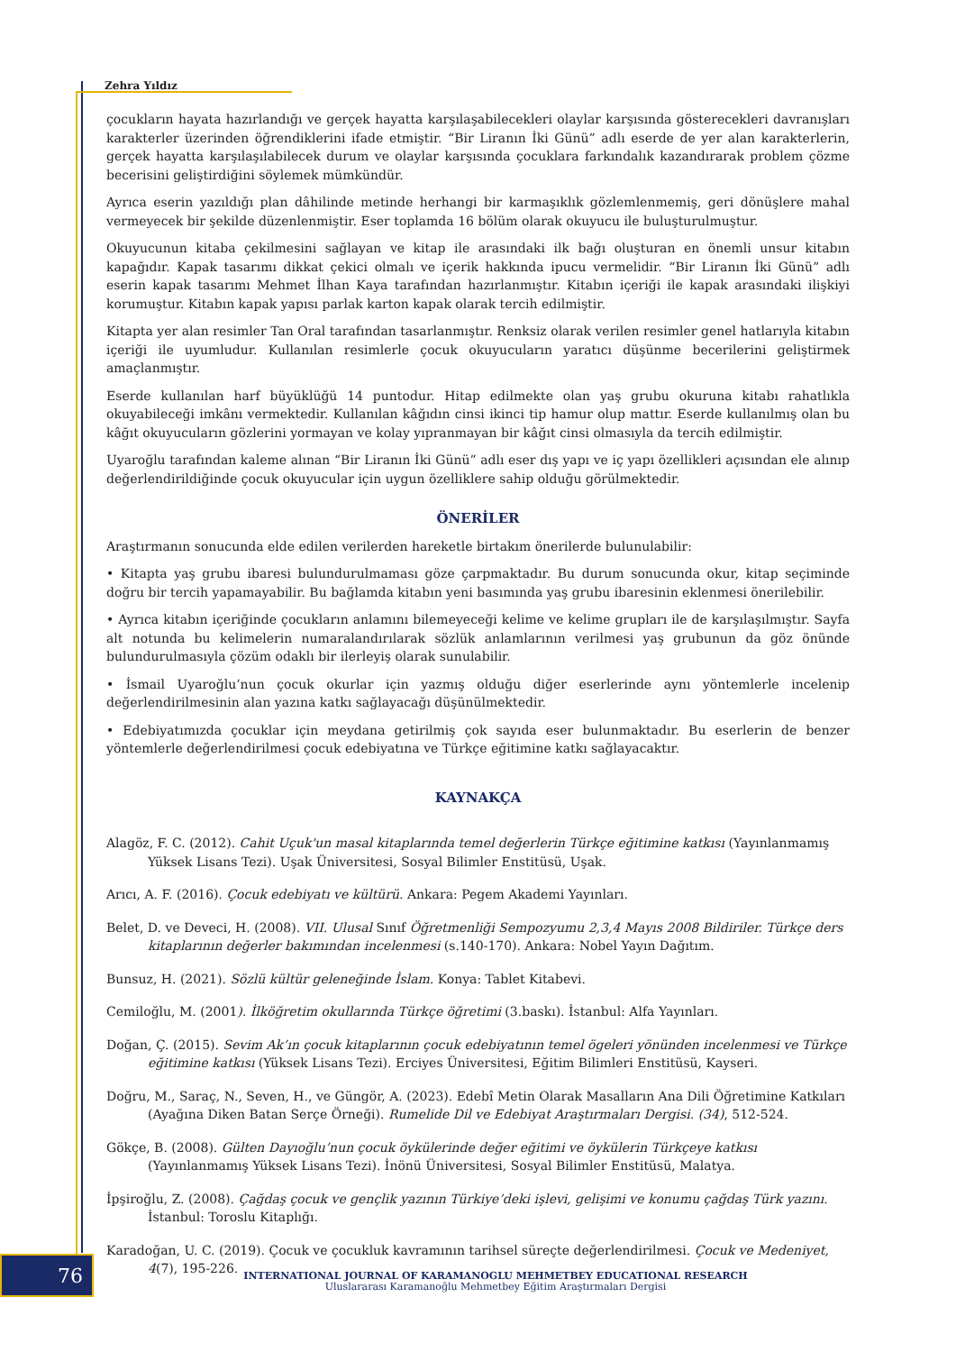Zehra Yıldız
çocukların hayata hazırlandığı ve gerçek hayatta karşılaşabilecekleri olaylar karşısında gösterecekleri davranışları karakterler üzerinden öğrendiklerini ifade etmiştir. “Bir Liranın İki Günü” adlı eserde de yer alan karakterlerin, gerçek hayatta karşılaşılabilecek durum ve olaylar karşısında çocuklara farkındalık kazandırarak problem çözme becerisini geliştirdiğini söylemek mümkündür.
Ayrıca eserin yazıldığı plan dâhilinde metinde herhangi bir karmaşıklık gözlemlenmemiş, geri dönüşlere mahal vermeyecek bir şekilde düzenlenmiştir. Eser toplamda 16 bölüm olarak okuyucu ile buluşturulmuştur.
Okuyucunun kitaba çekilmesini sağlayan ve kitap ile arasındaki ilk bağı oluşturan en önemli unsur kitabın kapağıdır. Kapak tasarımı dikkat çekici olmalı ve içerik hakkında ipucu vermelidir. “Bir Liranın İki Günü” adlı eserin kapak tasarımı Mehmet İlhan Kaya tarafından hazırlanmıştır. Kitabın içeriği ile kapak arasındaki ilişkiyi korumuştur. Kitabın kapak yapısı parlak karton kapak olarak tercih edilmiştir.
Kitapta yer alan resimler Tan Oral tarafından tasarlanmıştır. Renksiz olarak verilen resimler genel hatlarıyla kitabın içeriği ile uyumludur. Kullanılan resimlerle çocuk okuyucuların yaratıcı düşünme becerilerini geliştirmek amaçlanmıştır.
Eserde kullanılan harf büyüklüğü 14 puntodur. Hitap edilmekte olan yaş grubu okuruna kitabı rahatlıkla okuyabileceği imkânı vermektedir. Kullanılan kâğıdın cinsi ikinci tip hamur olup mattır. Eserde kullanılmış olan bu kâğıt okuyucuların gözlerini yormayan ve kolay yıpranmayan bir kâğıt cinsi olmasıyla da tercih edilmiştir.
Uyaroğlu tarafından kaleme alınan “Bir Liranın İki Günü” adlı eser dış yapı ve iç yapı özellikleri açısından ele alınıp değerlendirildiğinde çocuk okuyucular için uygun özelliklere sahip olduğu görülmektedir.
ÖNERİLER
Araştırmanın sonucunda elde edilen verilerden hareketle birtakım önerilerde bulunulabilir:
• Kitapta yaş grubu ibaresi bulundurulmaması göze çarpmaktadır. Bu durum sonucunda okur, kitap seçiminde doğru bir tercih yapamayabilir. Bu bağlamda kitabın yeni basımında yaş grubu ibaresinin eklenmesi önerilebilir.
• Ayrıca kitabın içeriğinde çocukların anlamını bilemeyeceği kelime ve kelime grupları ile de karşılaşılmıştır. Sayfa alt notunda bu kelimelerin numaralandırılarak sözlük anlamlarının verilmesi yaş grubunun da göz önünde bulundurulmasıyla çözüm odaklı bir ilerleyiş olarak sunulabilir.
• İsmail Uyaroğlu’nun çocuk okurlar için yazmış olduğu diğer eserlerinde aynı yöntemlerle incelenip değerlendirilmesinin alan yazına katkı sağlayacağı düşünülmektedir.
• Edebiyatımızda çocuklar için meydana getirilmiş çok sayıda eser bulunmaktadır. Bu eserlerin de benzer yöntemlerle değerlendirilmesi çocuk edebiyatına ve Türkçe eğitimine katkı sağlayacaktır.
KAYNAKÇA
Alagöz, F. C. (2012). Cahit Uçuk'un masal kitaplarında temel değerlerin Türkçe eğitimine katkısı (Yayınlanmamış Yüksek Lisans Tezi). Uşak Üniversitesi, Sosyal Bilimler Enstitüsü, Uşak.
Arıcı, A. F. (2016). Çocuk edebiyatı ve kültürü. Ankara: Pegem Akademi Yayınları.
Belet, D. ve Deveci, H. (2008). VII. Ulusal Sınıf Öğretmenliği Sempozyumu 2,3,4 Mayıs 2008 Bildiriler. Türkçe ders kitaplarının değerler bakımından incelenmesi (s.140-170). Ankara: Nobel Yayın Dağıtım.
Bunsuz, H. (2021). Sözlü kültür geleneğinde İslam. Konya: Tablet Kitabevi.
Cemiloğlu, M. (2001). İlköğretim okullarında Türkçe öğretimi (3.baskı). İstanbul: Alfa Yayınları.
Doğan, Ç. (2015). Sevim Ak’ın çocuk kitaplarının çocuk edebiyatının temel ögeleri yönünden incelenmesi ve Türkçe eğitimine katkısı (Yüksek Lisans Tezi). Erciyes Üniversitesi, Eğitim Bilimleri Enstitüsü, Kayseri.
Doğru, M., Saraç, N., Seven, H., ve Güngör, A. (2023). Edebî Metin Olarak Masalların Ana Dili Öğretimine Katkıları (Ayağına Diken Batan Serçe Örneği). Rumelide Dil ve Edebiyat Araştırmaları Dergisi. (34), 512-524.
Gökçe, B. (2008). Gülten Dayıoğlu’nun çocuk öykülerinde değer eğitimi ve öykülerin Türkçeye katkısı (Yayınlanmamış Yüksek Lisans Tezi). İnönü Üniversitesi, Sosyal Bilimler Enstitüsü, Malatya.
İpşiroğlu, Z. (2008). Çağdaş çocuk ve gençlik yazının Türkiye’deki işlevi, gelişimi ve konumu çağdaş Türk yazını. İstanbul: Toroslu Kitaplığı.
Karadoğan, U. C. (2019). Çocuk ve çocukluk kavramının tarihsel süreçte değerlendirilmesi. Çocuk ve Medeniyet, 4(7), 195-226.
76
INTERNATIONAL JOURNAL OF KARAMANOGLU MEHMETBEY EDUCATIONAL RESEARCH
Uluslararası Karamanoğlu Mehmetbey Eğitim Araştırmaları Dergisi